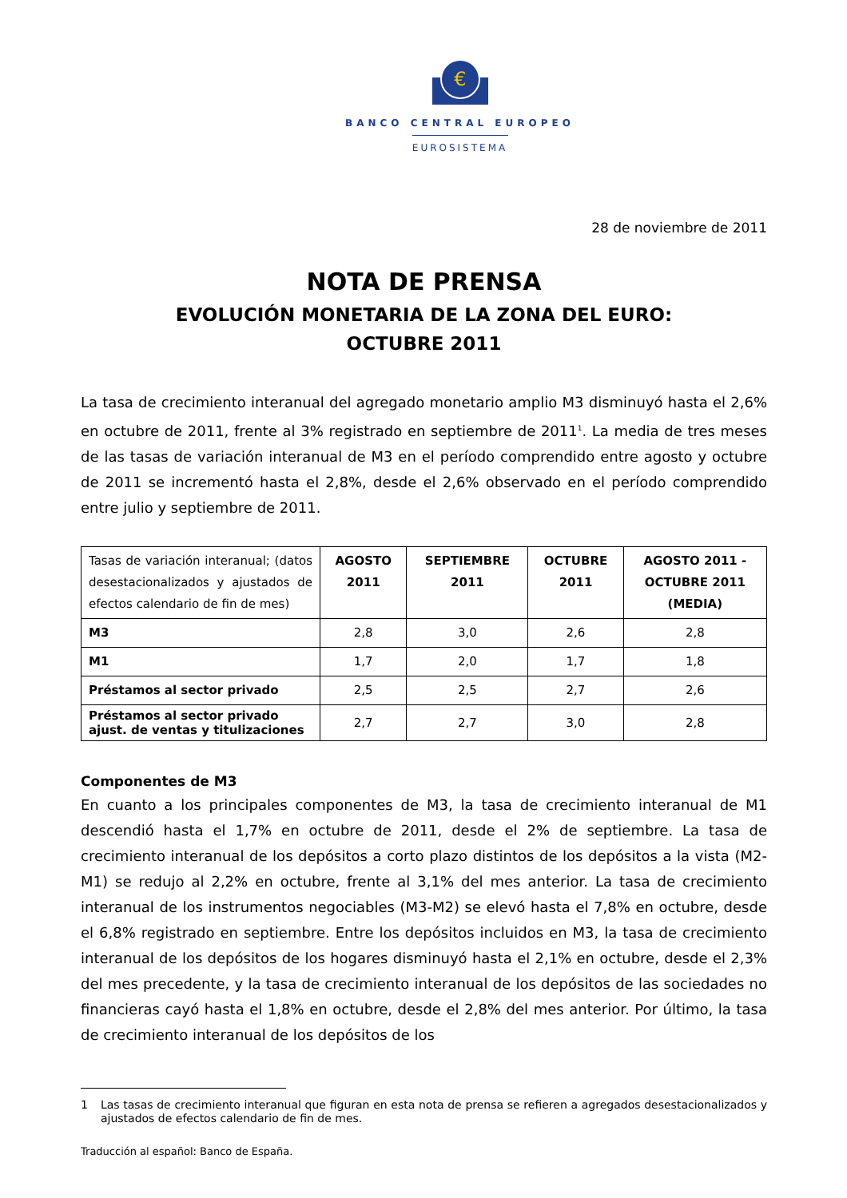€
BANCO CENTRAL EUROPEO
EUROSISTEMA
28 de noviembre de 2011
NOTA DE PRENSA
EVOLUCIÓN MONETARIA DE LA ZONA DEL EURO:
OCTUBRE 2011
La tasa de crecimiento interanual del agregado monetario amplio M3 disminuyó hasta el 2,6% en octubre de 2011, frente al 3% registrado en septiembre de 2011<sup>1</sup>. La media de tres meses de las tasas de variación interanual de M3 en el período comprendido entre agosto y octubre de 2011 se incrementó hasta el 2,8%, desde el 2,6% observado en el período comprendido entre julio y septiembre de 2011.
| Tasas de variación interanual; (datos desestacionalizados y ajustados de efectos calendario de fin de mes) | AGOSTO 2011 | SEPTIEMBRE 2011 | OCTUBRE 2011 | AGOSTO 2011 - OCTUBRE 2011 (MEDIA) |
| M3 | 2,8 | 3,0 | 2,6 | 2,8 |
| M1 | 1,7 | 2,0 | 1,7 | 1,8 |
| Préstamos al sector privado | 2,5 | 2,5 | 2,7 | 2,6 |
| Préstamos al sector privado ajust. de ventas y titulizaciones | 2,7 | 2,7 | 3,0 | 2,8 |
Componentes de M3
En cuanto a los principales componentes de M3, la tasa de crecimiento interanual de M1 descendió hasta el 1,7% en octubre de 2011, desde el 2% de septiembre. La tasa de crecimiento interanual de los depósitos a corto plazo distintos de los depósitos a la vista (M2-M1) se redujo al 2,2% en octubre, frente al 3,1% del mes anterior. La tasa de crecimiento interanual de los instrumentos negociables (M3-M2) se elevó hasta el 7,8% en octubre, desde el 6,8% registrado en septiembre. Entre los depósitos incluidos en M3, la tasa de crecimiento interanual de los depósitos de los hogares disminuyó hasta el 2,1% en octubre, desde el 2,3% del mes precedente, y la tasa de crecimiento interanual de los depósitos de las sociedades no financieras cayó hasta el 1,8% en octubre, desde el 2,8% del mes anterior. Por último, la tasa de crecimiento interanual de los depósitos de los
1 Las tasas de crecimiento interanual que figuran en esta nota de prensa se refieren a agregados desestacionalizados y ajustados de efectos calendario de fin de mes.
Traducción al español: Banco de España.